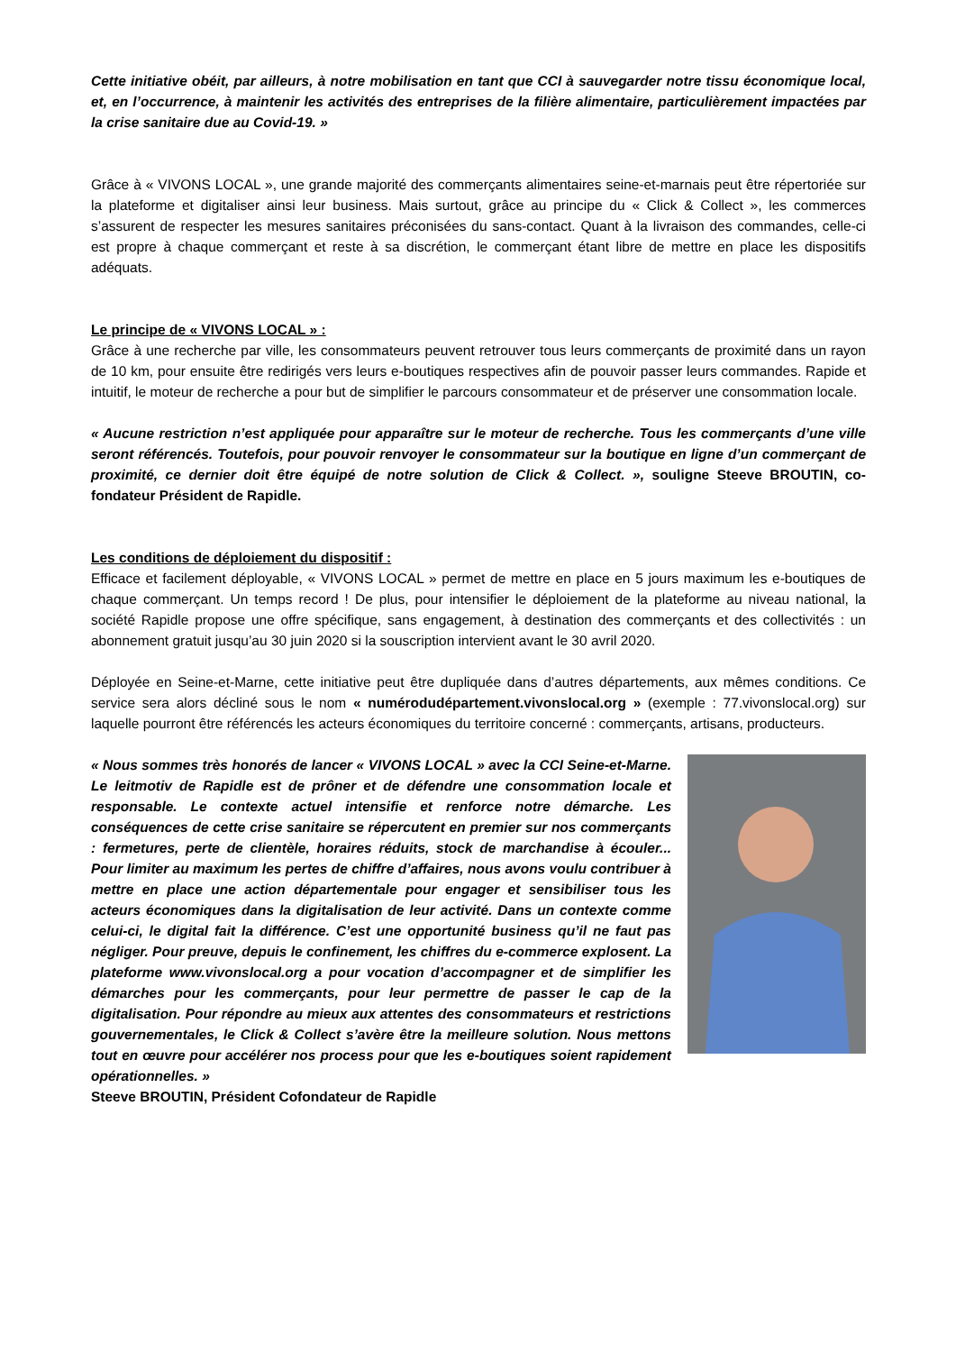Cette initiative obéit, par ailleurs, à notre mobilisation en tant que CCI à sauvegarder notre tissu économique local, et, en l’occurrence, à maintenir les activités des entreprises de la filière alimentaire, particulièrement impactées par la crise sanitaire due au Covid-19. »
Grâce à « VIVONS LOCAL », une grande majorité des commerçants alimentaires seine-et-marnais peut être répertoriée sur la plateforme et digitaliser ainsi leur business. Mais surtout, grâce au principe du « Click & Collect », les commerces s’assurent de respecter les mesures sanitaires préconisées du sans-contact. Quant à la livraison des commandes, celle-ci est propre à chaque commerçant et reste à sa discrétion, le commerçant étant libre de mettre en place les dispositifs adéquats.
Le principe de « VIVONS LOCAL » :
Grâce à une recherche par ville, les consommateurs peuvent retrouver tous leurs commerçants de proximité dans un rayon de 10 km, pour ensuite être redirigés vers leurs e-boutiques respectives afin de pouvoir passer leurs commandes. Rapide et intuitif, le moteur de recherche a pour but de simplifier le parcours consommateur et de préserver une consommation locale.
« Aucune restriction n’est appliquée pour apparaître sur le moteur de recherche. Tous les commerçants d’une ville seront référencés. Toutefois, pour pouvoir renvoyer le consommateur sur la boutique en ligne d’un commerçant de proximité, ce dernier doit être équipé de notre solution de Click & Collect. », souligne Steeve BROUTIN, co- fondateur Président de Rapidle.
Les conditions de déploiement du dispositif :
Efficace et facilement déployable, « VIVONS LOCAL » permet de mettre en place en 5 jours maximum les e-boutiques de chaque commerçant. Un temps record ! De plus, pour intensifier le déploiement de la plateforme au niveau national, la société Rapidle propose une offre spécifique, sans engagement, à destination des commerçants et des collectivités : un abonnement gratuit jusqu’au 30 juin 2020 si la souscription intervient avant le 30 avril 2020.
Déployée en Seine-et-Marne, cette initiative peut être dupliquée dans d’autres départements, aux mêmes conditions. Ce service sera alors décliné sous le nom « numérodudépartement.vivonslocal.org » (exemple : 77.vivonslocal.org) sur laquelle pourront être référencés les acteurs économiques du territoire concerné : commerçants, artisans, producteurs.
« Nous sommes très honorés de lancer « VIVONS LOCAL » avec la CCI Seine-et-Marne. Le leitmotiv de Rapidle est de prôner et de défendre une consommation locale et responsable. Le contexte actuel intensifie et renforce notre démarche. Les conséquences de cette crise sanitaire se répercutent en premier sur nos commerçants : fermetures, perte de clientèle, horaires réduits, stock de marchandise à écouler... Pour limiter au maximum les pertes de chiffre d’affaires, nous avons voulu contribuer à mettre en place une action départementale pour engager et sensibiliser tous les acteurs économiques dans la digitalisation de leur activité. Dans un contexte comme celui-ci, le digital fait la différence. C’est une opportunité business qu’il ne faut pas négliger. Pour preuve, depuis le confinement, les chiffres du e-commerce explosent. La plateforme www.vivonslocal.org a pour vocation d’accompagner et de simplifier les démarches pour les commerçants, pour leur permettre de passer le cap de la digitalisation. Pour répondre au mieux aux attentes des consommateurs et restrictions gouvernementales, le Click & Collect s’avère être la meilleure solution. Nous mettons tout en œuvre pour accélérer nos process pour que les e-boutiques soient rapidement opérationnelles. »
Steeve BROUTIN, Président Cofondateur de Rapidle